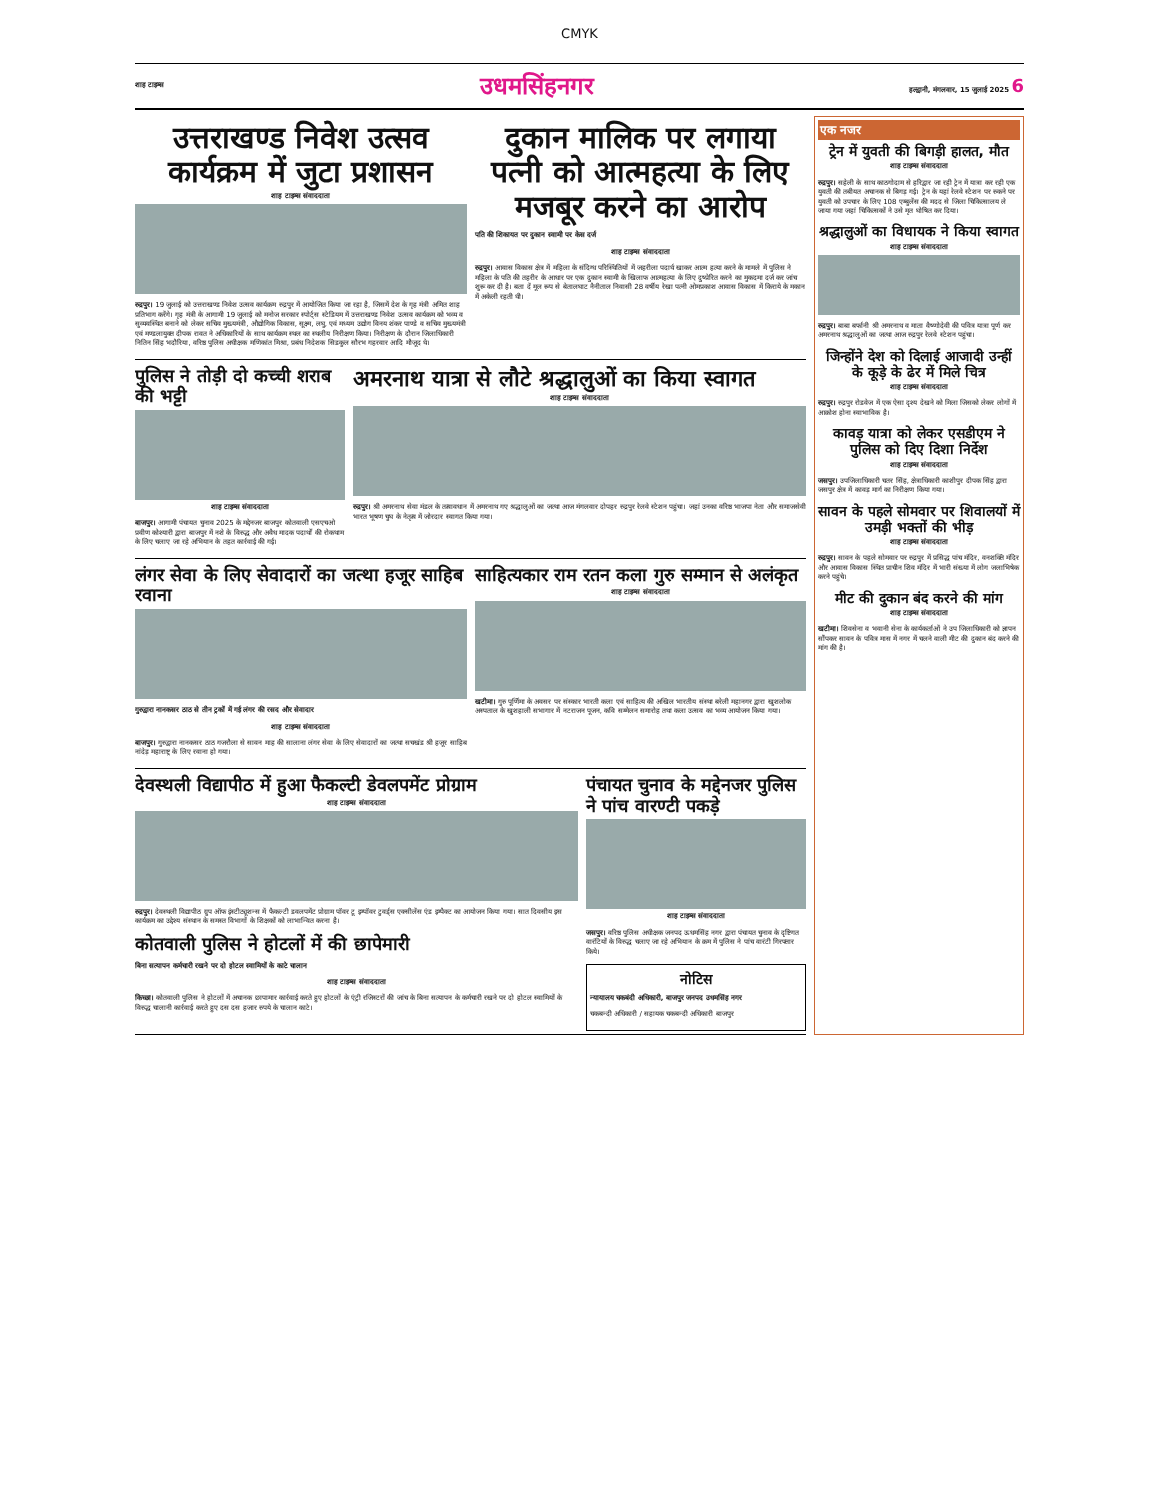CMYK
शाह टाइम्स उधमसिंहनगर हल्द्वानी, मंगलवार, 15 जुलाई 2025 6
उत्तराखण्ड निवेश उत्सव कार्यक्रम में जुटा प्रशासन
शाह टाइम्स संवाददाता
रुद्रपुर। 19 जुलाई को उत्तराखण्ड निवेश उत्सव कार्यक्रम रुद्रपुर में आयोजित किया जा रहा है, जिसमें देश के गृह मंत्री अमित शाह प्रतिभाग करेंगे। गृह मंत्री के आगामी 19 जुलाई को मनोज सरकार स्पोर्ट्स स्टेडियम में उत्तराखण्ड निवेश उत्सव कार्यक्रम को भव्य व सुव्यवस्थित बनाने को लेकर सचिव मुख्यमंत्री, औद्योगिक विकास, सूक्ष्म, लघु, एवं मध्यम उद्योग विनय शंकर पाण्डे व सचिव मुख्यमंत्री एवं मण्डलायुक्त दीपक रावत ने अधिकारियों के साथ कार्यक्रम स्थल का स्थलीय निरीक्षण किया। निरीक्षण के दौरान जिलाधिकारी नितिन सिंह भदौरिया, वरिष्ठ पुलिस अधीक्षक मणिकांत मिश्रा, प्रबंध निदेशक सिडकुल सौरभ गहरवार आदि मौजूद थे।
दुकान मालिक पर लगाया पत्नी को आत्महत्या के लिए मजबूर करने का आरोप
पति की शिकायत पर दुकान स्वामी पर केस दर्ज
शाह टाइम्स संवाददाता
रुद्रपुर। आवास विकास क्षेत्र में महिला के संदिग्ध परिस्थितियों में जहरीला पदार्थ खाकर आत्म हत्या करने के मामले में पुलिस ने महिला के पति की तहरीर के आधार पर एक दुकान स्वामी के खिलाफ आत्महत्या के लिए दुष्प्रेरित करने का मुकदमा दर्ज कर जांच शुरू कर दी है। बता दें मूल रूप से बेतालघाट नैनीताल निवासी 28 वर्षीय रेखा पत्नी ओमप्रकाश आवास विकास में किराये के मकान में अकेली रहती थी।
पुलिस ने तोड़ी दो कच्ची शराब की भट्टी
शाह टाइम्स संवाददाता
बाजपुर। आगामी पंचायत चुनाव 2025 के मद्देनजर बाजपुर कोतवाली एसएचओ प्रवीण कोश्यारी द्वारा बाजपुर में नशे के विरुद्ध और अवैध मादक पदार्थों की रोकथाम के लिए चलाए जा रहे अभियान के तहत कार्रवाई की गई।
अमरनाथ यात्रा से लौटे श्रद्धालुओं का किया स्वागत
शाह टाइम्स संवाददाता
रुद्रपुर। श्री अमरनाथ सेवा मंडल के तत्वावधान में अमरनाथ गए श्रद्धालुओं का जत्था आज मंगलवार दोपहर रुद्रपुर रेलवे स्टेशन पहुंचा। जहां उनका वरिष्ठ भाजपा नेता और समाजसेवी भारत भूषण चुघ के नेतृत्व में जोरदार स्वागत किया गया।
लंगर सेवा के लिए सेवादारों का जत्था हजूर साहिब रवाना
गुरुद्वारा नानकसर ठाठ से तीन ट्रकों में गई लंगर की रसद और सेवादार
शाह टाइम्स संवाददाता
बाजपुर। गुरुद्वारा नानकसर ठाठ गजरौला से सावन माह की सालाना लंगर सेवा के लिए सेवादारों का जत्था सचखंड श्री हजूर साहिब नांदेड़ महाराष्ट्र के लिए रवाना हो गया।
साहित्यकार राम रतन कला गुरु सम्मान से अलंकृत
शाह टाइम्स संवाददाता
खटीमा। गुरु पूर्णिमा के अवसर पर संस्कार भारती कला एवं साहित्य की अखिल भारतीय संस्था बरेली महानगर द्वारा खुशलोक अस्पताल के खुशहाली सभागार में नटराजन पूजन, कवि सम्मेलन समारोह तथा कला उत्सव का भव्य आयोजन किया गया।
देवस्थली विद्यापीठ में हुआ फैकल्टी डेवलपमेंट प्रोग्राम
शाह टाइम्स संवाददाता
रुद्रपुर। देवस्थली विद्यापीठ ग्रुप ऑफ इंस्टीट्यूशन्स में फैकल्टी डवलपमेंट प्रोग्राम पॉवर टू इम्पॉवर टुवर्ड्स एक्सीलेंस एंड इम्पैक्ट का आयोजन किया गया। सात दिवसीय इस कार्यक्रम का उद्देश्य संस्थान के समस्त विभागों के शिक्षकों को लाभान्वित करना है।
कोतवाली पुलिस ने होटलों में की छापेमारी
बिना सत्यापन कर्मचारी रखने पर दो होटल स्वामियों के काटे चालान
शाह टाइम्स संवाददाता
किच्छा। कोतवाली पुलिस ने होटलों में अचानक छापामार कार्रवाई करते हुए होटलों के एंट्री रजिस्टरों की जांच के बिना सत्यापन के कर्मचारी रखने पर दो होटल स्वामियों के विरुद्ध चालानी कार्रवाई करते हुए दस दस हजार रुपये के चालान काटे।
पंचायत चुनाव के मद्देनजर पुलिस ने पांच वारण्टी पकड़े
शाह टाइम्स संवाददाता
जसपुर। वरिष्ठ पुलिस अधीक्षक जनपद ऊधमसिंह नगर द्वारा पंचायत चुनाव के दृष्टिगत वारंटियों के विरुद्ध चलाए जा रहे अभियान के क्रम में पुलिस ने पांच वारंटी गिरफ्तार किये।
नोटिस
न्यायालय चकबंदी अधिकारी, बाजपुर जनपद उधमसिंह नगर
चकबन्दी अधिकारी / सहायक चकबन्दी अधिकारी बाजपुर
एक नजर
ट्रेन में युवती की बिगड़ी हालत, मौत
शाह टाइम्स संवाददाता
रुद्रपुर। सहेली के साथ काठगोदाम से हरिद्वार जा रही ट्रेन में यात्रा कर रही एक युवती की तबीयत अचानक से बिगड़ गई। ट्रेन के यहां रेलवे स्टेशन पर रुकने पर युवती को उपचार के लिए 108 एम्बुलेंस की मदद से जिला चिकित्सालय ले जाया गया जहां चिकित्सकों ने उसे मृत घोषित कर दिया।
श्रद्धालुओं का विधायक ने किया स्वागत
शाह टाइम्स संवाददाता
रुद्रपुर। बाबा बर्फानी श्री अमरनाथ व माता वैष्णोदेवी की पवित्र यात्रा पूर्ण कर अमरनाथ श्रद्धालुओं का जत्था आज रुद्रपुर रेलवे स्टेशन पहुंचा।
जिन्होंने देश को दिलाई आजादी उन्हीं के कूड़े के ढेर में मिले चित्र
शाह टाइम्स संवाददाता
रुद्रपुर। रुद्रपुर रोडवेज में एक ऐसा दृश्य देखने को मिला जिसको लेकर लोगों में आक्रोश होना स्वाभाविक है।
कावड़ यात्रा को लेकर एसडीएम ने पुलिस को दिए दिशा निर्देश
शाह टाइम्स संवाददाता
जसपुर। उपजिलाधिकारी चतर सिंह, क्षेत्राधिकारी काशीपुर दीपक सिंह द्वारा जसपुर क्षेत्र में कावड़ मार्ग का निरीक्षण किया गया।
सावन के पहले सोमवार पर शिवालयों में उमड़ी भक्तों की भीड़
शाह टाइम्स संवाददाता
रुद्रपुर। सावन के पहले सोमवार पर रुद्रपुर में प्रसिद्ध पांच मंदिर, वनशक्ति मंदिर और आवास विकास स्थित प्राचीन शिव मंदिर में भारी संख्या में लोग जलाभिषेक करने पहुंचे।
मीट की दुकान बंद करने की मांग
शाह टाइम्स संवाददाता
खटीमा। शिवसेना व भवानी सेना के कार्यकर्ताओं ने उप जिलाधिकारी को ज्ञापन सौंपकर सावन के पवित्र मास में नगर में चलने वाली मीट की दुकान बंद करने की मांग की है।